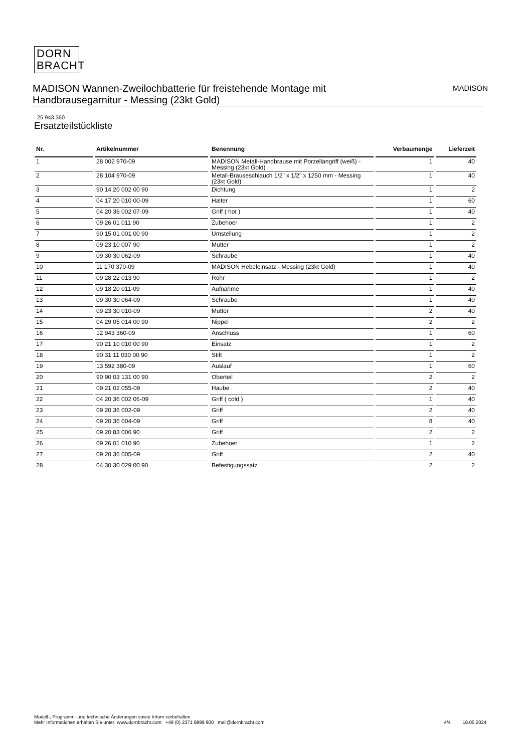DORN
BRACHT
MADISON Wannen-Zweilochbatterie für freistehende Montage mit
Handbrausegarnitur - Messing (23kt Gold)
MADISON
25 943 360
Ersatzteilstückliste
| Nr. | Artikelnummer | Benennung | Verbaumenge | Lieferzeit |
| --- | --- | --- | --- | --- |
| 1 | 28 002 970-09 | MADISON Metall-Handbrause mit Porzellangriff (weiß) - Messing (23kt Gold) | 1 | 40 |
| 2 | 28 104 970-09 | Metall-Brauseschlauch 1/2" x 1/2" x 1250 mm - Messing (23kt Gold) | 1 | 40 |
| 3 | 90 14 20 002 00 90 | Dichtung | 1 | 2 |
| 4 | 04 17 20 010 00-09 | Halter | 1 | 60 |
| 5 | 04 20 36 002 07-09 | Griff ( hot ) | 1 | 40 |
| 6 | 09 26 01 011 90 | Zubehoer | 1 | 2 |
| 7 | 90 15 01 001 00 90 | Umstellung | 1 | 2 |
| 8 | 09 23 10 007 90 | Mutter | 1 | 2 |
| 9 | 09 30 30 062-09 | Schraube | 1 | 40 |
| 10 | 11 170 370-09 | MADISON Hebeleinsatz - Messing (23kt Gold) | 1 | 40 |
| 11 | 09 28 22 013 90 | Rohr | 1 | 2 |
| 12 | 09 18 20 011-09 | Aufnahme | 1 | 40 |
| 13 | 09 30 30 064-09 | Schraube | 1 | 40 |
| 14 | 09 23 30 010-09 | Mutter | 2 | 40 |
| 15 | 04 29 05 014 00 90 | Nippel | 2 | 2 |
| 16 | 12 943 360-09 | Anschluss | 1 | 60 |
| 17 | 90 21 10 010 00 90 | Einsatz | 1 | 2 |
| 18 | 90 31 11 030 00 90 | Stift | 1 | 2 |
| 19 | 13 592 380-09 | Auslauf | 1 | 60 |
| 20 | 90 90 03 131 00 90 | Oberteil | 2 | 2 |
| 21 | 09 21 02 055-09 | Haube | 2 | 40 |
| 22 | 04 20 36 002 06-09 | Griff ( cold ) | 1 | 40 |
| 23 | 09 20 36 002-09 | Griff | 2 | 40 |
| 24 | 09 20 36 004-09 | Griff | 8 | 40 |
| 25 | 09 20 83 006 90 | Griff | 2 | 2 |
| 26 | 09 26 01 010 90 | Zubehoer | 1 | 2 |
| 27 | 09 20 36 005-09 | Griff | 2 | 40 |
| 28 | 04 30 30 029 00 90 | Befestigungssatz | 2 | 2 |
Modell-, Programm- und technische Änderungen sowie Irrtum vorbehalten.
Mehr Informationen erhalten Sie unter: www.dornbracht.com +49 (0) 2371 8899 900 mail@dornbracht.com
4/4 18.05.2024